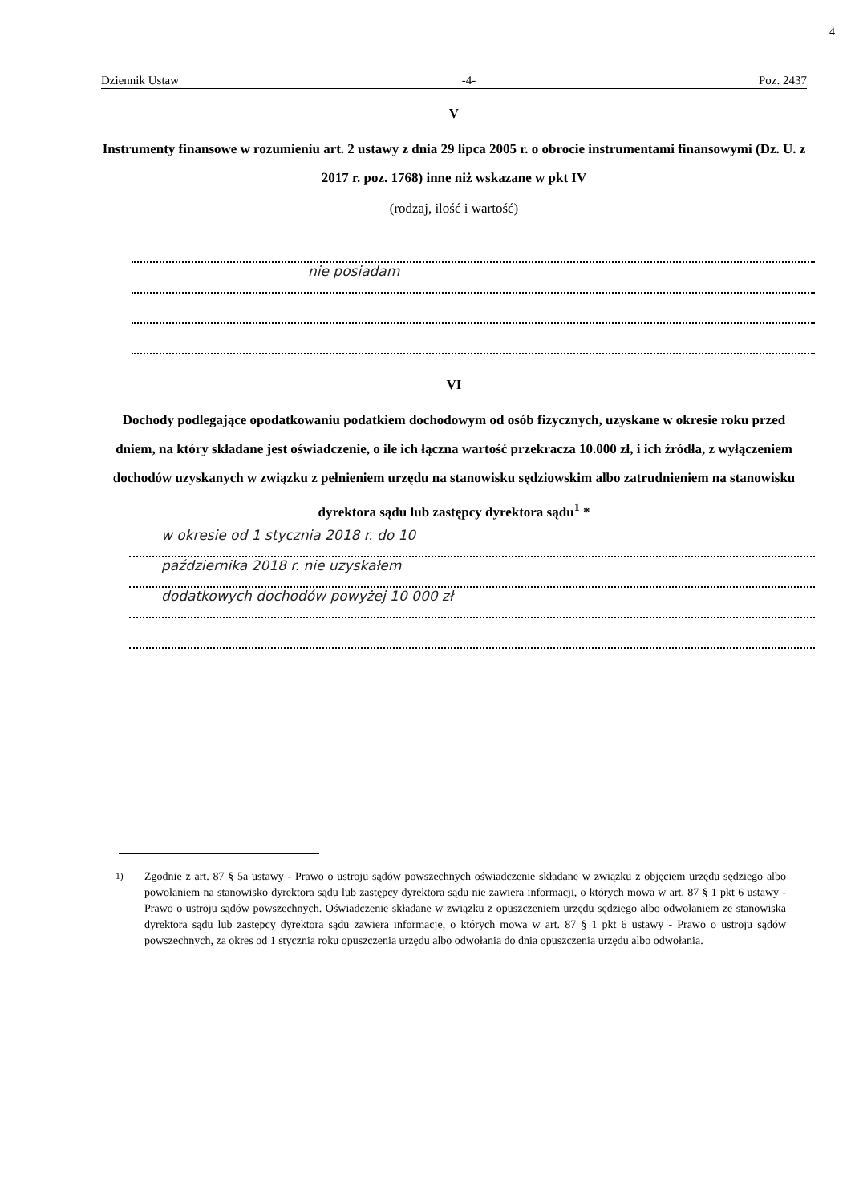4
Dziennik Ustaw -4- Poz. 2437
V
Instrumenty finansowe w rozumieniu art. 2 ustawy z dnia 29 lipca 2005 r. o obrocie instrumentami finansowymi (Dz. U. z 2017 r. poz. 1768) inne niż wskazane w pkt IV
(rodzaj, ilość i wartość)
nie posiadam
VI
Dochody podlegające opodatkowaniu podatkiem dochodowym od osób fizycznych, uzyskane w okresie roku przed dniem, na który składane jest oświadczenie, o ile ich łączna wartość przekracza 10.000 zł, i ich źródła, z wyłączeniem dochodów uzyskanych w związku z pełnieniem urzędu na stanowisku sędziowskim albo zatrudnieniem na stanowisku dyrektora sądu lub zastępcy dyrektora sądu<sup>1</sup> *
w okresie od 1 stycznia 2018 r. do 10
października 2018 r. nie uzyskałem
dodatkowych dochodów powyżej 10 000 zł
<sup>1)</sup> Zgodnie z art. 87 § 5a ustawy - Prawo o ustroju sądów powszechnych oświadczenie składane w związku z objęciem urzędu sędziego albo powołaniem na stanowisko dyrektora sądu lub zastępcy dyrektora sądu nie zawiera informacji, o których mowa w art. 87 § 1 pkt 6 ustawy - Prawo o ustroju sądów powszechnych. Oświadczenie składane w związku z opuszczeniem urzędu sędziego albo odwołaniem ze stanowiska dyrektora sądu lub zastępcy dyrektora sądu zawiera informacje, o których mowa w art. 87 § 1 pkt 6 ustawy - Prawo o ustroju sądów powszechnych, za okres od 1 stycznia roku opuszczenia urzędu albo odwołania do dnia opuszczenia urzędu albo odwołania.